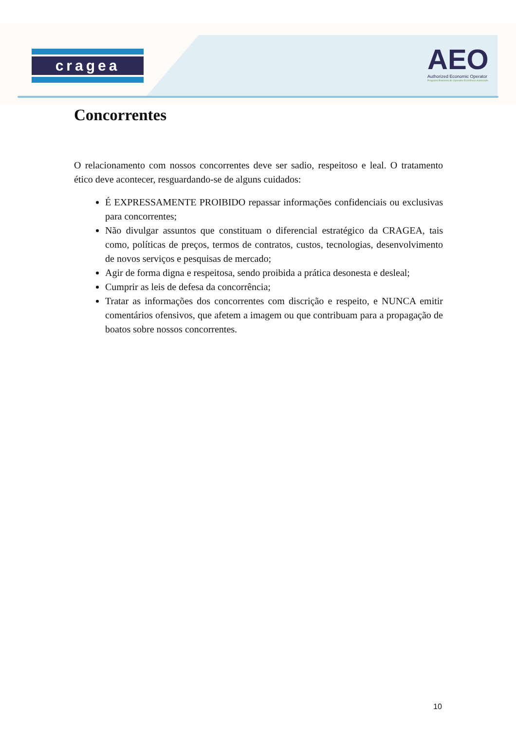cragea
AEO
Authorized Economic Operator
Programa Brasileiro de Operador Econômico Autorizado
Concorrentes
O relacionamento com nossos concorrentes deve ser sadio, respeitoso e leal. O tratamento ético deve acontecer, resguardando-se de alguns cuidados:
É EXPRESSAMENTE PROIBIDO repassar informações confidenciais ou exclusivas para concorrentes;
Não divulgar assuntos que constituam o diferencial estratégico da CRAGEA, tais como, políticas de preços, termos de contratos, custos, tecnologias, desenvolvimento de novos serviços e pesquisas de mercado;
Agir de forma digna e respeitosa, sendo proibida a prática desonesta e desleal;
Cumprir as leis de defesa da concorrência;
Tratar as informações dos concorrentes com discrição e respeito, e NUNCA emitir comentários ofensivos, que afetem a imagem ou que contribuam para a propagação de boatos sobre nossos concorrentes.
10